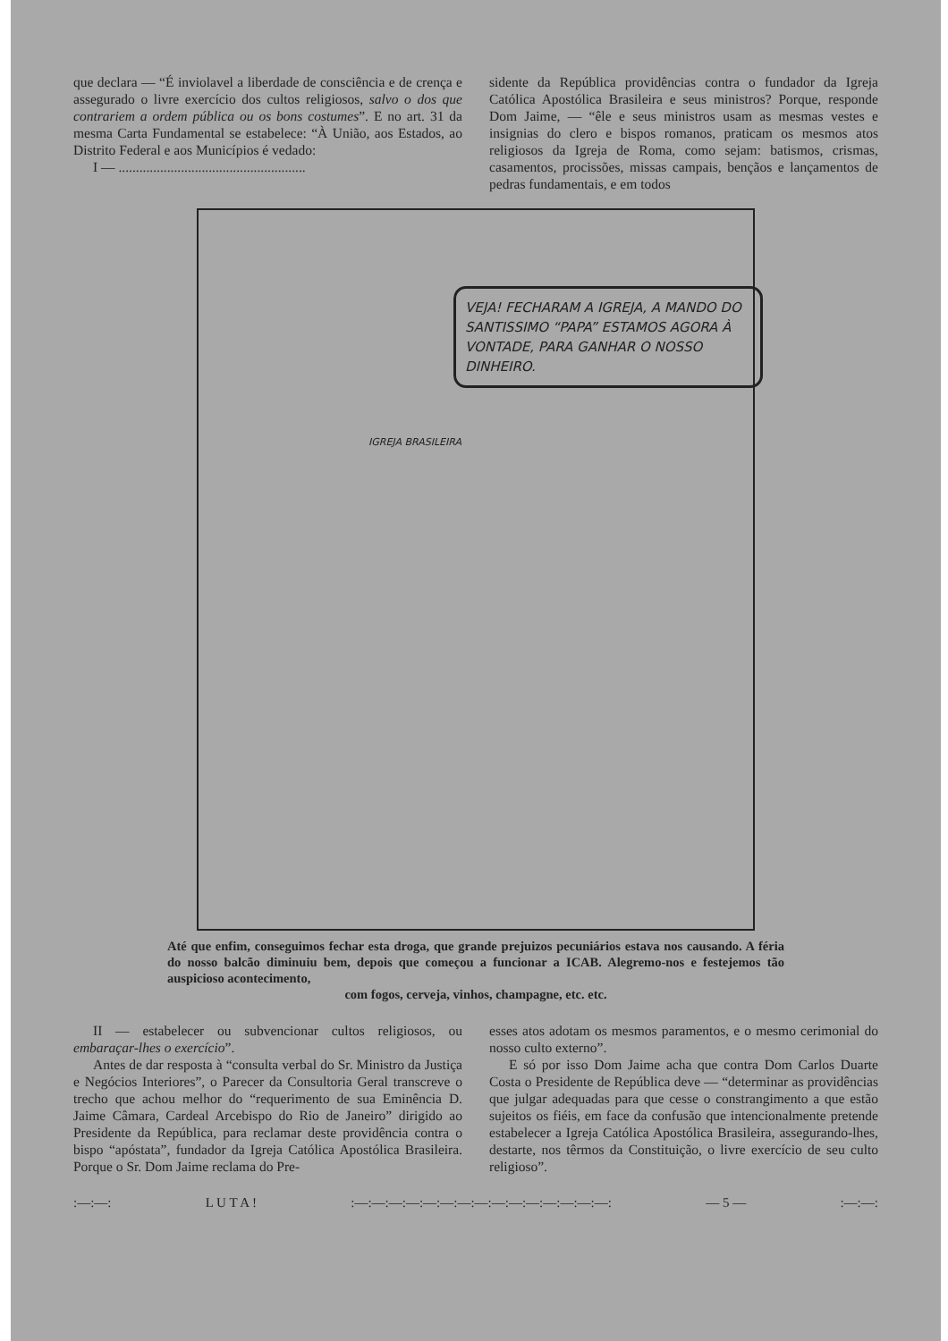que declara — “É inviolavel a liberdade de consciência e de crença e assegurado o livre exercício dos cultos religiosos, salvo o dos que contrariem a ordem pública ou os bons costumes”. E no art. 31 da mesma Carta Fundamental se estabelece: “À União, aos Estados, ao Distrito Federal e aos Municípios é vedado:
I — ......................................................
sidente da República providências contra o fundador da Igreja Católica Apostólica Brasileira e seus ministros? Porque, responde Dom Jaime, — “êle e seus ministros usam as mesmas vestes e insignias do clero e bispos romanos, praticam os mesmos atos religiosos da Igreja de Roma, como sejam: batismos, crismas, casamentos, procissões, missas campais, bençãos e lançamentos de pedras fundamentais, e em todos
VEJA! FECHARAM A IGREJA, A MANDO DO SANTISSIMO “PAPA” ESTAMOS AGORA À VONTADE, PARA GANHAR O NOSSO DINHEIRO.
IGREJA BRASILEIRA
Até que enfim, conseguimos fechar esta droga, que grande prejuizos pecuniários estava nos causando. A féria do nosso balcão diminuiu bem, depois que começou a funcionar a ICAB. Alegremo-nos e festejemos tão auspicioso acontecimento,
com fogos, cerveja, vinhos, champagne, etc. etc.
II — estabelecer ou subvencionar cultos religiosos, ou embaraçar-lhes o exercício”.
Antes de dar resposta à “consulta verbal do Sr. Ministro da Justiça e Negócios Interiores”, o Parecer da Consultoria Geral transcreve o trecho que achou melhor do “requerimento de sua Eminência D. Jaime Câmara, Cardeal Arcebispo do Rio de Janeiro” dirigido ao Presidente da República, para reclamar deste providência contra o bispo “apóstata”, fundador da Igreja Católica Apostólica Brasileira. Porque o Sr. Dom Jaime reclama do Pre-
esses atos adotam os mesmos paramentos, e o mesmo cerimonial do nosso culto externo”.
E só por isso Dom Jaime acha que contra Dom Carlos Duarte Costa o Presidente de República deve — “determinar as providências que julgar adequadas para que cesse o constrangimento a que estão sujeitos os fiéis, em face da confusão que intencionalmente pretende estabelecer a Igreja Católica Apostólica Brasileira, assegurando-lhes, destarte, nos têrmos da Constituição, o livre exercício de seu culto religioso”.
:—:—: L U T A !:—:—:—:—:—:—:—:—:—:—:—:—:—:—:—: — 5 —:—:—: